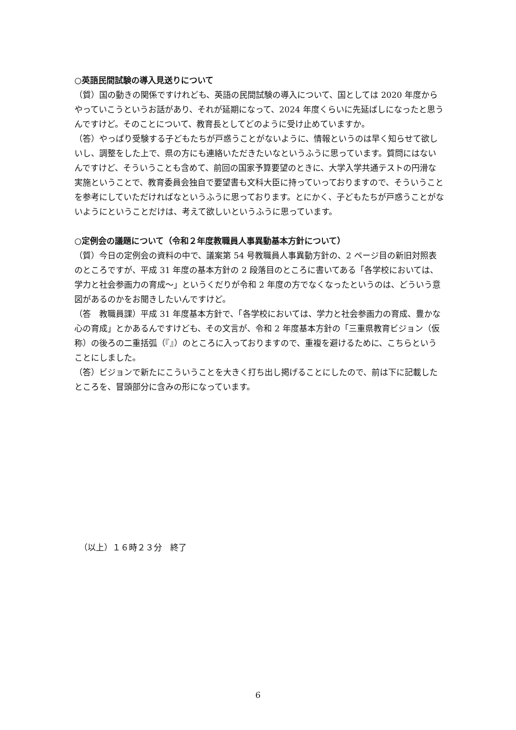○英語民間試験の導入見送りについて
（質）国の動きの関係ですけれども、英語の民間試験の導入について、国としては 2020 年度からやっていこうというお話があり、それが延期になって、2024 年度くらいに先延ばしになったと思うんですけど。そのことについて、教育長としてどのように受け止めていますか。
（答）やっぱり受験する子どもたちが戸惑うことがないように、情報というのは早く知らせて欲しいし、調整をした上で、県の方にも連絡いただきたいなというふうに思っています。質問にはないんですけど、そういうことも含めて、前回の国家予算要望のときに、大学入学共通テストの円滑な実施ということで、教育委員会独自で要望書も文科大臣に持っていっておりますので、そういうことを参考にしていただければなというふうに思っております。とにかく、子どもたちが戸惑うことがないようにということだけは、考えて欲しいというふうに思っています。
○定例会の議題について（令和２年度教職員人事異動基本方針について）
（質）今日の定例会の資料の中で、議案第 54 号教職員人事異動方針の、2 ページ目の新旧対照表のところですが、平成 31 年度の基本方針の 2 段落目のところに書いてある「各学校においては、学力と社会参画力の育成～」というくだりが令和 2 年度の方でなくなったというのは、どういう意図があるのかをお聞きしたいんですけど。
（答　教職員課）平成 31 年度基本方針で、「各学校においては、学力と社会参画力の育成、豊かな心の育成」とかあるんですけども、その文言が、令和 2 年度基本方針の「三重県教育ビジョン（仮称）の後ろの二重括弧（『』）のところに入っておりますので、重複を避けるために、こちらということにしました。
（答）ビジョンで新たにこういうことを大きく打ち出し掲げることにしたので、前は下に記載したところを、冒頭部分に含みの形になっています。
（以上）１６時２３分　終了
6